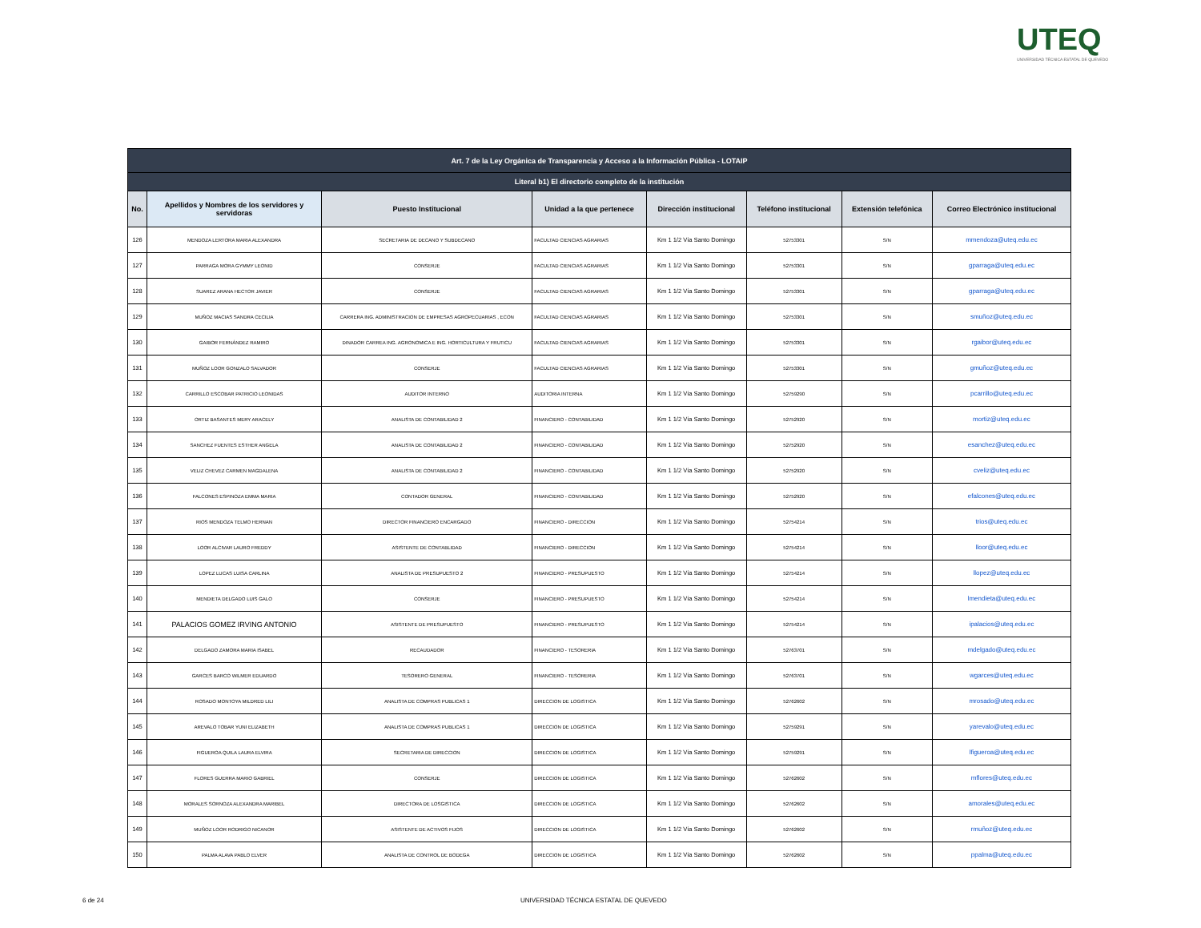UTEQ
UNIVERSIDAD TÉCNICA ESTATAL DE QUEVEDO
| Art. 7 de la Ley Orgánica de Transparencia y Acceso a la Información Pública - LOTAIP | | | | | | | |
| --- | --- | --- | --- | --- | --- | --- | --- |
| Literal b1) El directorio completo de la institución | | | | | | | |
| No. | Apellidos y Nombres de los servidores y servidoras | Puesto Institucional | Unidad a la que pertenece | Dirección institucional | Teléfono institucional | Extensión telefónica | Correo Electrónico institucional |
| 126 | MENDOZA LERTORA MARIA ALEXANDRA | SECRETARIA DE DECANO Y SUBDECANO | FACULTAD CIENCIAS AGRARIAS | Km 1 1/2 Vía Santo Domingo | 52753301 | S/N | mmendoza@uteq.edu.ec |
| 127 | PARRAGA MORA GYMMY LEONID | CONSERJE | FACULTAD CIENCIAS AGRARIAS | Km 1 1/2 Vía Santo Domingo | 52753301 | S/N | gparraga@uteq.edu.ec |
| 128 | SUAREZ ARANA HECTOR JAVIER | CONSERJE | FACULTAD CIENCIAS AGRARIAS | Km 1 1/2 Vía Santo Domingo | 52753301 | S/N | gparraga@uteq.edu.ec |
| 129 | MUÑOZ MACIAS SANDRA CECILIA | CARRERA ING. ADMINISTRACION DE EMPRESAS AGROPECUARIAS , ECON | FACULTAD CIENCIAS AGRARIAS | Km 1 1/2 Vía Santo Domingo | 52753301 | S/N | smuñoz@uteq.edu.ec |
| 130 | GAIBOR FERNÁNDEZ RAMIRO | DINADOR CARREA ING. AGRONOMICA E ING. HORTICULTURA Y FRUTICU | FACULTAD CIENCIAS AGRARIAS | Km 1 1/2 Vía Santo Domingo | 52753301 | S/N | rgaibor@uteq.edu.ec |
| 131 | MUÑOZ LOOR GONZALO SALVADOR | CONSERJE | FACULTAD CIENCIAS AGRARIAS | Km 1 1/2 Vía Santo Domingo | 52753301 | S/N | gmuñoz@uteq.edu.ec |
| 132 | CARRILLO ESCOBAR PATRICIO LEONIDAS | AUDITOR INTERNO | AUDITORIA INTERNA | Km 1 1/2 Vía Santo Domingo | 52759290 | S/N | pcarrillo@uteq.edu.ec |
| 133 | ORTIZ BASANTES MERY ARACELY | ANALISTA DE CONTABILIDAD 2 | FINANCIERO - CONTABILIDAD | Km 1 1/2 Vía Santo Domingo | 52752920 | S/N | mortiz@uteq.edu.ec |
| 134 | SANCHEZ FUENTES ESTHER ANGELA | ANALISTA DE CONTABILIDAD 2 | FINANCIERO - CONTABILIDAD | Km 1 1/2 Vía Santo Domingo | 52752920 | S/N | esanchez@uteq.edu.ec |
| 135 | VELIZ CHEVEZ CARMEN MAGDALENA | ANALISTA DE CONTABILIDAD 2 | FINANCIERO - CONTABILIDAD | Km 1 1/2 Vía Santo Domingo | 52752920 | S/N | cveliz@uteq.edu.ec |
| 136 | FALCONES ESPINOZA EMMA MARIA | CONTADOR GENERAL | FINANCIERO - CONTABILIDAD | Km 1 1/2 Vía Santo Domingo | 52752920 | S/N | efalcones@uteq.edu.ec |
| 137 | RIOS MENDOZA TELMO HERNAN | DIRECTOR FINANCIERO ENCARGADO | FINANCIERO - DIRECCION | Km 1 1/2 Vía Santo Domingo | 52754214 | S/N | trios@uteq.edu.ec |
| 138 | LOOR ALCIVAR LAURO FREDDY | ASISTENTE DE CONTABLIDAD | FINANCIERO - DIRECCION | Km 1 1/2 Vía Santo Domingo | 52754214 | S/N | lloor@uteq.edu.ec |
| 139 | LOPEZ LUCAS LUISA CARLINA | ANALISTA DE PRESUPUESTO 2 | FINANCIERO - PRESUPUESTO | Km 1 1/2 Vía Santo Domingo | 52754214 | S/N | llopez@uteq.edu.ec |
| 140 | MENDIETA DELGADO LUIS GALO | CONSERJE | FINANCIERO - PRESUPUESTO | Km 1 1/2 Vía Santo Domingo | 52754214 | S/N | lmendieta@uteq.edu.ec |
| 141 | PALACIOS GOMEZ IRVING ANTONIO | ASISTENTE DE PRESUPUESTO | FINANCIERO - PRESUPUESTO | Km 1 1/2 Vía Santo Domingo | 52754214 | S/N | ipalacios@uteq.edu.ec |
| 142 | DELGADO ZAMORA MARIA ISABEL | RECAUDADOR | FINANCIERO - TESORERIA | Km 1 1/2 Vía Santo Domingo | 52763701 | S/N | mdelgado@uteq.edu.ec |
| 143 | GARCES BARCO WILMER EDUARDO | TESORERO GENERAL | FINANCIERO - TESORERIA | Km 1 1/2 Vía Santo Domingo | 52763701 | S/N | wgarces@uteq.edu.ec |
| 144 | ROSADO MONTOYA MILDRED LILI | ANALISTA DE COMPRAS PUBLICAS 1 | DIRECCION DE LOGISTICA | Km 1 1/2 Vía Santo Domingo | 52762602 | S/N | mrosado@uteq.edu.ec |
| 145 | AREVALO TOBAR YUNI ELIZABETH | ANALISTA DE COMPRAS PUBLICAS 1 | DIRECCION DE LOGISTICA | Km 1 1/2 Vía Santo Domingo | 52759291 | S/N | yarevalo@uteq.edu.ec |
| 146 | FIGUEROA QUILA LAURA ELVIRA | SECRETARIA DE DIRECCION | DIRECCION DE LOGISTICA | Km 1 1/2 Vía Santo Domingo | 52759291 | S/N | lfigueroa@uteq.edu.ec |
| 147 | FLORES GUERRA MARIO GABRIEL | CONSERJE | DIRECCION DE LOGISTICA | Km 1 1/2 Vía Santo Domingo | 52762602 | S/N | mflores@uteq.edu.ec |
| 148 | MORALES SORNOZA ALEXANDRA MARIBEL | DIRECTORA DE LOSGISTICA | DIRECCION DE LOGISTICA | Km 1 1/2 Vía Santo Domingo | 52762602 | S/N | amorales@uteq.edu.ec |
| 149 | MUÑOZ LOOR RODRIGO NICANOR | ASISTENTE DE ACTIVOS FIJOS | DIRECCION DE LOGISTICA | Km 1 1/2 Vía Santo Domingo | 52762602 | S/N | rmuñoz@uteq.edu.ec |
| 150 | PALMA ALAVA PABLO ELVER | ANALISTA DE CONTROL DE BODEGA | DIRECCION DE LOGISTICA | Km 1 1/2 Vía Santo Domingo | 52762602 | S/N | ppalma@uteq.edu.ec |
6 de 24
UNIVERSIDAD TÉCNICA ESTATAL DE QUEVEDO